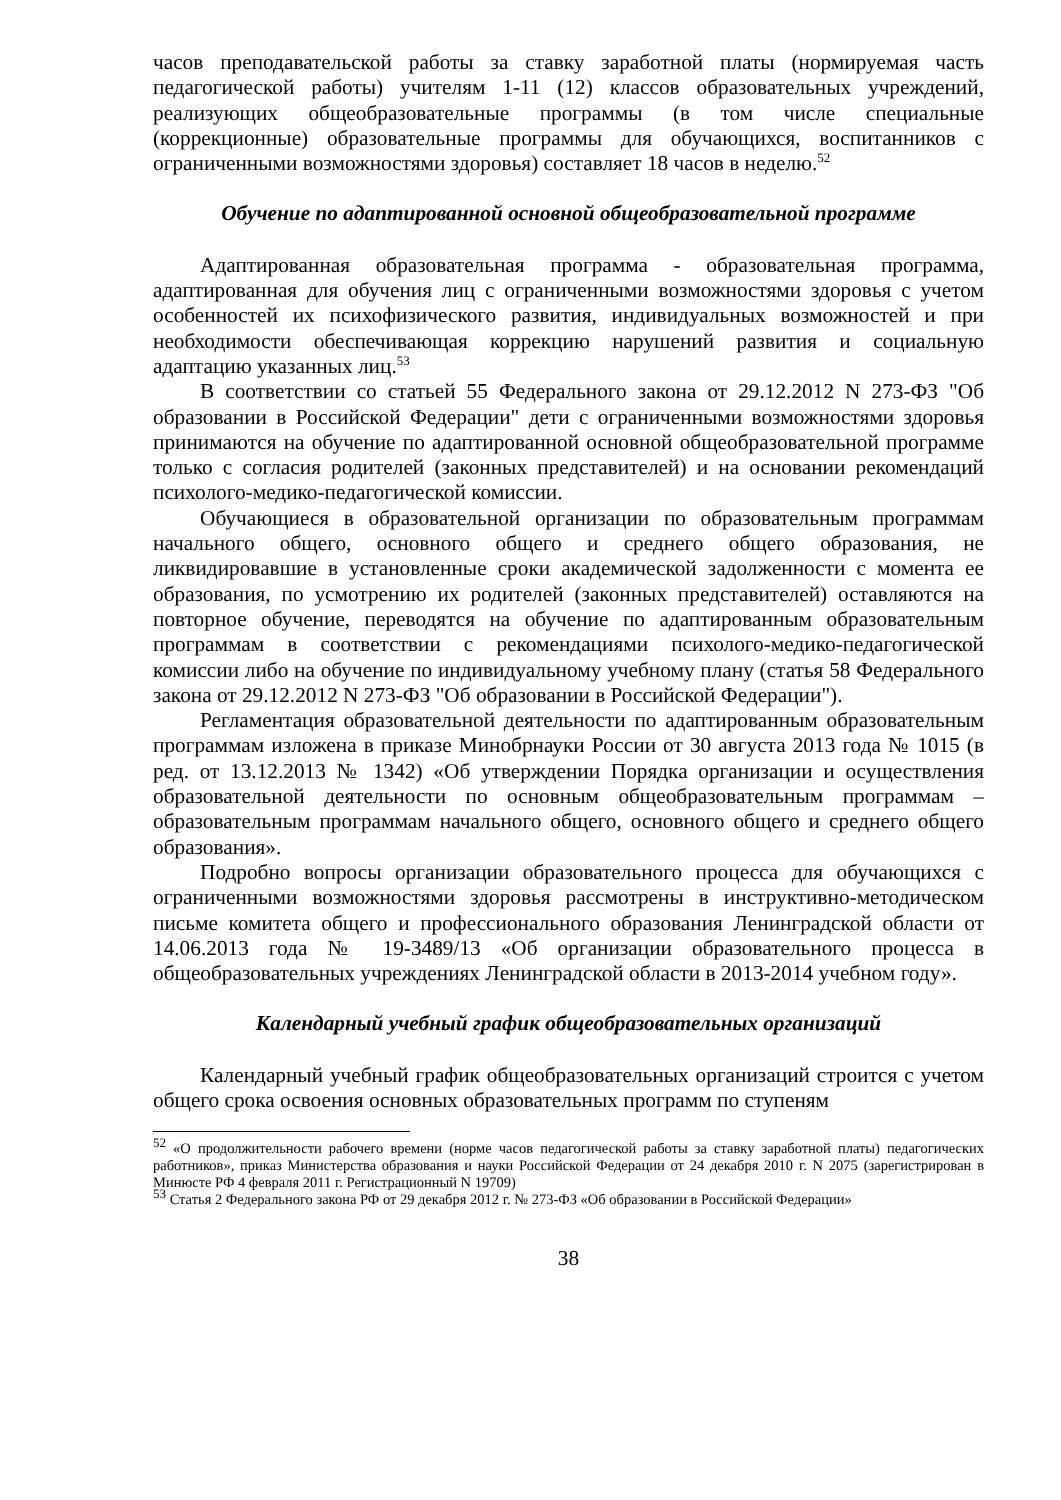часов преподавательской работы за ставку заработной платы (нормируемая часть педагогической работы) учителям 1-11 (12) классов образовательных учреждений, реализующих общеобразовательные программы (в том числе специальные (коррекционные) образовательные программы для обучающихся, воспитанников с ограниченными возможностями здоровья) составляет 18 часов в неделю.<sup>52</sup>
Обучение по адаптированной основной общеобразовательной программе
Адаптированная образовательная программа - образовательная программа, адаптированная для обучения лиц с ограниченными возможностями здоровья с учетом особенностей их психофизического развития, индивидуальных возможностей и при необходимости обеспечивающая коррекцию нарушений развития и социальную адаптацию указанных лиц.<sup>53</sup>
В соответствии со статьей 55 Федерального закона от 29.12.2012 N 273-ФЗ "Об образовании в Российской Федерации" дети с ограниченными возможностями здоровья принимаются на обучение по адаптированной основной общеобразовательной программе только с согласия родителей (законных представителей) и на основании рекомендаций психолого-медико-педагогической комиссии.
Обучающиеся в образовательной организации по образовательным программам начального общего, основного общего и среднего общего образования, не ликвидировавшие в установленные сроки академической задолженности с момента ее образования, по усмотрению их родителей (законных представителей) оставляются на повторное обучение, переводятся на обучение по адаптированным образовательным программам в соответствии с рекомендациями психолого-медико-педагогической комиссии либо на обучение по индивидуальному учебному плану (статья 58 Федерального закона от 29.12.2012 N 273-ФЗ "Об образовании в Российской Федерации").
Регламентация образовательной деятельности по адаптированным образовательным программам изложена в приказе Минобрнауки России от 30 августа 2013 года № 1015 (в ред. от 13.12.2013 № 1342) «Об утверждении Порядка организации и осуществления образовательной деятельности по основным общеобразовательным программам – образовательным программам начального общего, основного общего и среднего общего образования».
Подробно вопросы организации образовательного процесса для обучающихся с ограниченными возможностями здоровья рассмотрены в инструктивно-методическом письме комитета общего и профессионального образования Ленинградской области от 14.06.2013 года № 19-3489/13 «Об организации образовательного процесса в общеобразовательных учреждениях Ленинградской области в 2013-2014 учебном году».
Календарный учебный график общеобразовательных организаций
Календарный учебный график общеобразовательных организаций строится с учетом общего срока освоения основных образовательных программ по ступеням
<sup>52</sup> «О продолжительности рабочего времени (норме часов педагогической работы за ставку заработной платы) педагогических работников», приказ Министерства образования и науки Российской Федерации от 24 декабря 2010 г. N 2075 (зарегистрирован в Минюсте РФ 4 февраля 2011 г. Регистрационный N 19709)
<sup>53</sup> Статья 2 Федерального закона РФ от 29 декабря 2012 г. № 273-ФЗ «Об образовании в Российской Федерации»
38